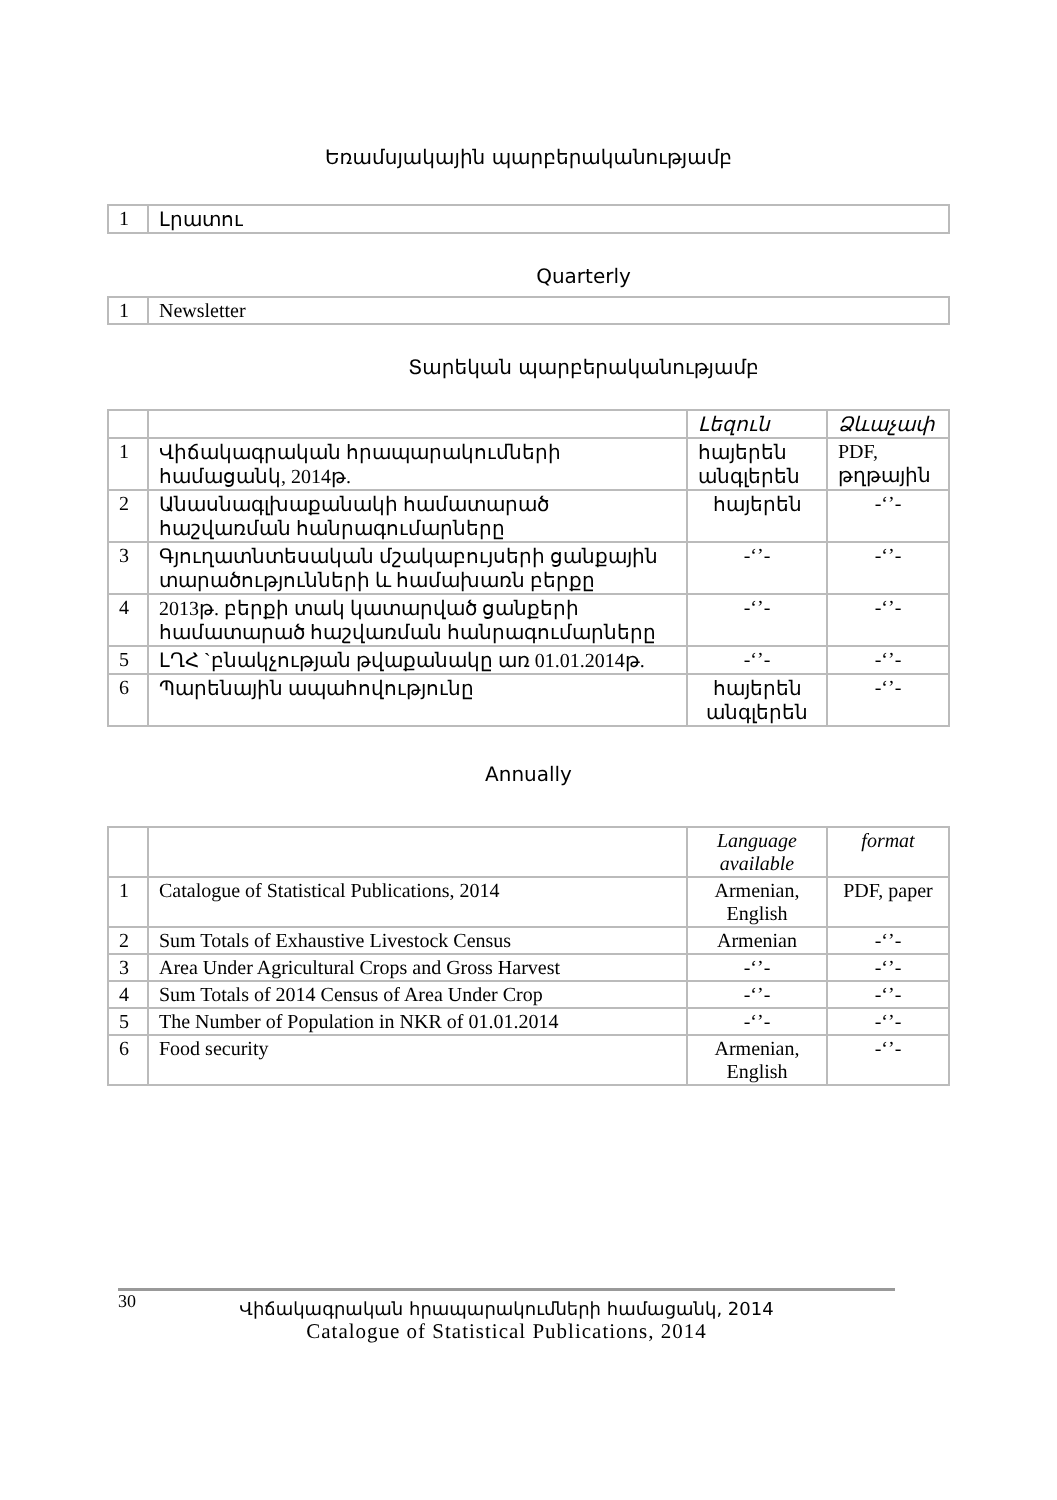Եռամսյակային պարբերականությամբ
| 1 | Լրատու |
Quarterly
| 1 | Newsletter |
Տարեկան պարբերականությամբ
| | | Լեզուն | Ձևաչափ |
| 1 | Վիճակագրական հրապարակումների համացանկ, 2014թ. | հայերեն անգլերեն | PDF, թղթային |
| 2 | Անասնագլխաքանակի համատարած հաշվառման հանրագումարները | հայերեն | -‘’- |
| 3 | Գյուղատնտեսական մշակաբույսերի ցանքային տարածությունների և համախառն բերքը | -‘’- | -‘’- |
| 4 | 2013թ. բերքի տակ կատարված ցանքերի համատարած հաշվառման հանրագումարները | -‘’- | -‘’- |
| 5 | ԼՂՀ `բնակչության թվաքանակը առ 01.01.2014թ. | -‘’- | -‘’- |
| 6 | Պարենային ապահովությունը | հայերեն անգլերեն | -‘’- |
Annually
| | | Language available | format |
| 1 | Catalogue of Statistical Publications, 2014 | Armenian, English | PDF, paper |
| 2 | Sum Totals of Exhaustive Livestock Census | Armenian | -‘’- |
| 3 | Area Under Agricultural Crops and Gross Harvest | -‘’- | -‘’- |
| 4 | Sum Totals of 2014 Census of Area Under Crop | -‘’- | -‘’- |
| 5 | The Number of Population in NKR of 01.01.2014 | -‘’- | -‘’- |
| 6 | Food security | Armenian, English | -‘’- |
30
Վիճակագրական հրապարակումների համացանկ, 2014
Catalogue of Statistical Publications, 2014